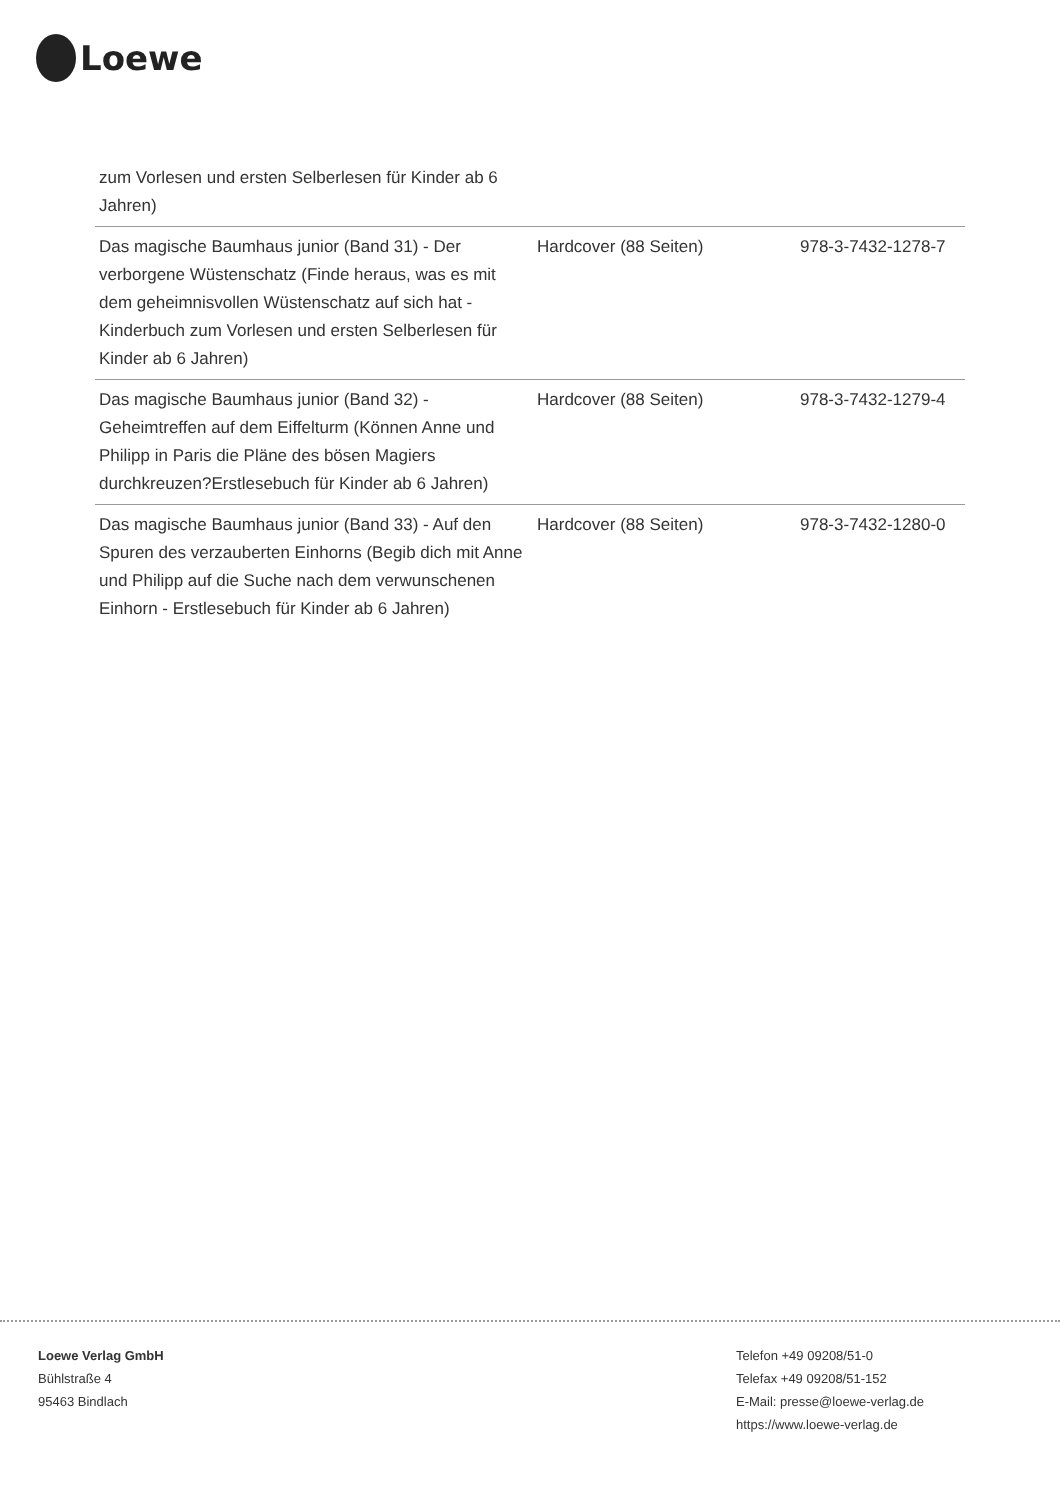Loewe
| zum Vorlesen und ersten Selberlesen für Kinder ab 6 Jahren) | | |
| Das magische Baumhaus junior (Band 31) - Der verborgene Wüstenschatz (Finde heraus, was es mit dem geheimnisvollen Wüstenschatz auf sich hat - Kinderbuch zum Vorlesen und ersten Selberlesen für Kinder ab 6 Jahren) | Hardcover (88 Seiten) | 978-3-7432-1278-7 |
| Das magische Baumhaus junior (Band 32) - Geheimtreffen auf dem Eiffelturm (Können Anne und Philipp in Paris die Pläne des bösen Magiers durchkreuzen?Erstlesebuch für Kinder ab 6 Jahren) | Hardcover (88 Seiten) | 978-3-7432-1279-4 |
| Das magische Baumhaus junior (Band 33) - Auf den Spuren des verzauberten Einhorns (Begib dich mit Anne und Philipp auf die Suche nach dem verwunschenen Einhorn - Erstlesebuch für Kinder ab 6 Jahren) | Hardcover (88 Seiten) | 978-3-7432-1280-0 |
Loewe Verlag GmbH
Bühlstraße 4
95463 Bindlach
Telefon +49 09208/51-0
Telefax +49 09208/51-152
E-Mail: presse@loewe-verlag.de
https://www.loewe-verlag.de